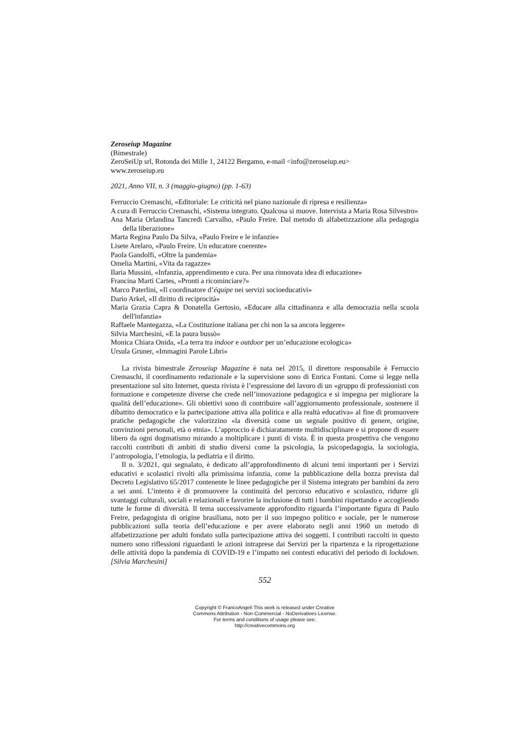Zeroseiup Magazine
(Bimestrale)
ZeroSeiUp srl, Rotonda dei Mille 1, 24122 Bergamo, e-mail <info@zeroseiup.eu>
www.zeroseiup.eu
2021, Anno VII, n. 3 (maggio-giugno) (pp. 1-63)
Ferruccio Cremaschi, «Editoriale: Le criticità nel piano nazionale di ripresa e resilienza»
A cura di Ferruccio Cremaschi, «Sistema integrato. Qualcosa si muove. Intervista a Maria Rosa Silvestro»
Ana Maria Orlandina Tancredi Carvalho, «Paulo Freire. Dal metodo di alfabetizzazione alla pedagogia della liberazione»
Marta Regina Paulo Da Silva, «Paulo Freire e le infanzie»
Lisete Arelaro, «Paulo Freire. Un educatore coerente»
Paola Gandolfi, «Oltre la pandemia»
Omelia Martini, «Vita da ragazze»
Ilaria Mussini, «Infanzia, apprendimento e cura. Per una rinnovata idea di educazione»
Francina Martì Cartes, «Pronti a ricominciare?»
Marco Paterlini, «Il coordinatore d’équipe nei servizi socioeducativi»
Dario Arkel, «Il diritto di reciprocità»
Maria Grazia Capra & Donatella Gertosio, «Educare alla cittadinanza e alla democrazia nella scuola dell'infanzia»
Raffaele Mantegazza, «La Costituzione italiana per chi non la sa ancora leggere»
Silvia Marchesini, «E la paura bussò»
Monica Chiara Onida, «La terra tra indoor e outdoor per un’educazione ecologica»
Ursula Gruner, «Immagini Parole Libri»
La rivista bimestrale Zeroseiup Magazine è nata nel 2015, il direttore responsabile è Ferruccio Cremaschi, il coordinamento redazionale e la supervisione sono di Enrica Fontani. Come si legge nella presentazione sul sito Internet, questa rivista è l’espressione del lavoro di un «gruppo di professionisti con formazione e competenze diverse che crede nell’innovazione pedagogica e si impegna per migliorare la qualità dell’educazione». Gli obiettivi sono di contribuire «all’aggiornamento professionale, sostenere il dibattito democratico e la partecipazione attiva alla politica e alla realtà educativa» al fine di promuovere pratiche pedagogiche che valorizzino «la diversità come un segnale positivo di genere, origine, convinzioni personali, età o etnia». L’approccio è dichiaratamente multidisciplinare e si propone di essere libero da ogni dogmatismo mirando a moltiplicare i punti di vista. È in questa prospettiva che vengono raccolti contributi di ambiti di studio diversi come la psicologia, la psicopedagogia, la sociologia, l’antropologia, l’etnologia, la pediatria e il diritto.
Il n. 3/2021, qui segnalato, è dedicato all’approfondimento di alcuni temi importanti per i Servizi educativi e scolastici rivolti alla primissima infanzia, come la pubblicazione della bozza prevista dal Decreto Legislativo 65/2017 contenente le linee pedagogiche per il Sistema integrato per bambini da zero a sei anni. L’intento è di promuovere la continuità del percorso educativo e scolastico, ridurre gli svantaggi culturali, sociali e relazionali e favorire la inclusione di tutti i bambini rispettando e accogliendo tutte le forme di diversità. Il tema successivamente approfondito riguarda l’importante figura di Paulo Freire, pedagogista di origine brasiliana, noto per il suo impegno politico e sociale, per le numerose pubblicazioni sulla teoria dell’educazione e per avere elaborato negli anni 1960 un metodo di alfabetizzazione per adulti fondato sulla partecipazione attiva dei soggetti. I contributi raccolti in questo numero sono riflessioni riguardanti le azioni intraprese dai Servizi per la ripartenza e la riprogettazione delle attività dopo la pandemia di COVID-19 e l’impatto nei contesti educativi del periodo di lockdown. [Silvia Marchesini]
552
Copyright © FrancoAngeli This work is released under Creative
Commons Attribution - Non-Commercial - NoDerivatives License.
For terms and conditions of usage please see:
http://creativecommons.org